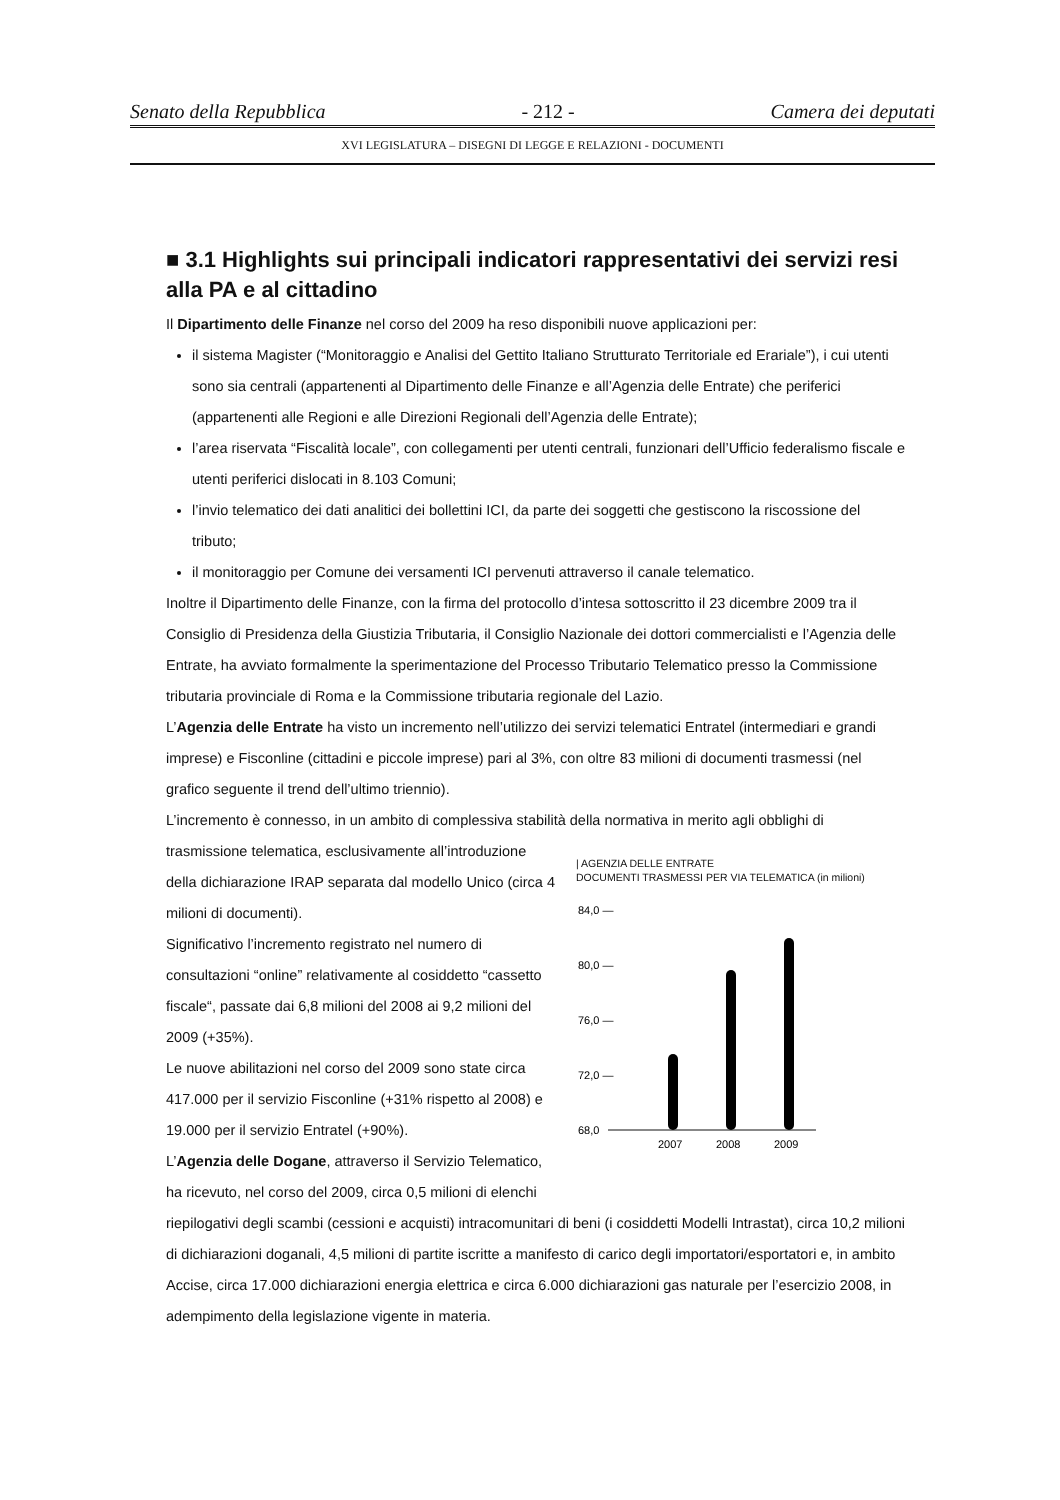Senato della Repubblica - 212 - Camera dei deputati
XVI LEGISLATURA – DISEGNI DI LEGGE E RELAZIONI - DOCUMENTI
■ 3.1 Highlights sui principali indicatori rappresentativi dei servizi resi alla PA e al cittadino
Il Dipartimento delle Finanze nel corso del 2009 ha reso disponibili nuove applicazioni per:
il sistema Magister (“Monitoraggio e Analisi del Gettito Italiano Strutturato Territoriale ed Erariale”), i cui utenti sono sia centrali (appartenenti al Dipartimento delle Finanze e all’Agenzia delle Entrate) che periferici (appartenenti alle Regioni e alle Direzioni Regionali dell’Agenzia delle Entrate);
l’area riservata “Fiscalità locale”, con collegamenti per utenti centrali, funzionari dell’Ufficio federalismo fiscale e utenti periferici dislocati in 8.103 Comuni;
l’invio telematico dei dati analitici dei bollettini ICI, da parte dei soggetti che gestiscono la riscossione del tributo;
il monitoraggio per Comune dei versamenti ICI pervenuti attraverso il canale telematico.
Inoltre il Dipartimento delle Finanze, con la firma del protocollo d’intesa sottoscritto il 23 dicembre 2009 tra il Consiglio di Presidenza della Giustizia Tributaria, il Consiglio Nazionale dei dottori commercialisti e l’Agenzia delle Entrate, ha avviato formalmente la sperimentazione del Processo Tributario Telematico presso la Commissione tributaria provinciale di Roma e la Commissione tributaria regionale del Lazio.
L’Agenzia delle Entrate ha visto un incremento nell’utilizzo dei servizi telematici Entratel (intermediari e grandi imprese) e Fisconline (cittadini e piccole imprese) pari al 3%, con oltre 83 milioni di documenti trasmessi (nel grafico seguente il trend dell’ultimo triennio).
L’incremento è connesso, in un ambito di complessiva stabilità della normativa in merito agli obblighi di
trasmissione telematica, esclusivamente all’introduzione della dichiarazione IRAP separata dal modello Unico (circa 4 milioni di documenti).
Significativo l’incremento registrato nel numero di consultazioni “online” relativamente al cosiddetto “cassetto fiscale“, passate dai 6,8 milioni del 2008 ai 9,2 milioni del 2009 (+35%).
Le nuove abilitazioni nel corso del 2009 sono state circa 417.000 per il servizio Fisconline (+31% rispetto al 2008) e 19.000 per il servizio Entratel (+90%).
L’Agenzia delle Dogane, attraverso il Servizio Telematico, ha ricevuto, nel corso del 2009, circa 0,5 milioni di elenchi
| AGENZIA DELLE ENTRATE
DOCUMENTI TRASMESSI PER VIA TELEMATICA (in milioni)
84,0 —
80,0 —
76,0 —
72,0 —
68,0
2007
2008
2009
riepilogativi degli scambi (cessioni e acquisti) intracomunitari di beni (i cosiddetti Modelli Intrastat), circa 10,2 milioni di dichiarazioni doganali, 4,5 milioni di partite iscritte a manifesto di carico degli importatori/esportatori e, in ambito Accise, circa 17.000 dichiarazioni energia elettrica e circa 6.000 dichiarazioni gas naturale per l’esercizio 2008, in adempimento della legislazione vigente in materia.